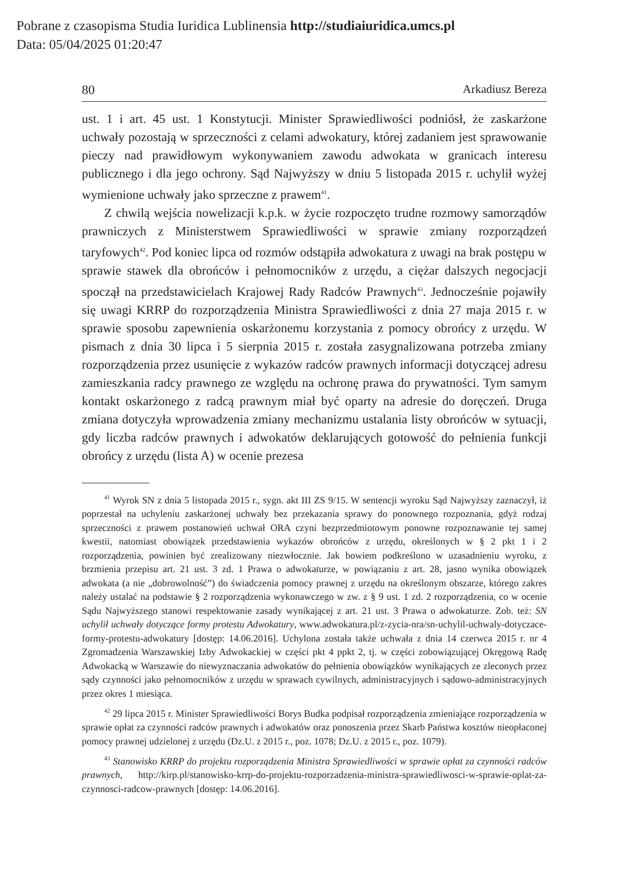Pobrane z czasopisma Studia Iuridica Lublinensia http://studiaiuridica.umcs.pl
Data: 05/04/2025 01:20:47
80 Arkadiusz Bereza
ust. 1 i art. 45 ust. 1 Konstytucji. Minister Sprawiedliwości podniósł, że zaskarżone uchwały pozostają w sprzeczności z celami adwokatury, której zadaniem jest sprawowanie pieczy nad prawidłowym wykonywaniem zawodu adwokata w granicach interesu publicznego i dla jego ochrony. Sąd Najwyższy w dniu 5 listopada 2015 r. uchylił wyżej wymienione uchwały jako sprzeczne z prawem<sup>41</sup>.
Z chwilą wejścia nowelizacji k.p.k. w życie rozpoczęto trudne rozmowy samorządów prawniczych z Ministerstwem Sprawiedliwości w sprawie zmiany rozporządzeń taryfowych<sup>42</sup>. Pod koniec lipca od rozmów odstąpiła adwokatura z uwagi na brak postępu w sprawie stawek dla obrońców i pełnomocników z urzędu, a ciężar dalszych negocjacji spoczął na przedstawicielach Krajowej Rady Radców Prawnych<sup>43</sup>. Jednocześnie pojawiły się uwagi KRRP do rozporządzenia Ministra Sprawiedliwości z dnia 27 maja 2015 r. w sprawie sposobu zapewnienia oskarżonemu korzystania z pomocy obrońcy z urzędu. W pismach z dnia 30 lipca i 5 sierpnia 2015 r. została zasygnalizowana potrzeba zmiany rozporządzenia przez usunięcie z wykazów radców prawnych informacji dotyczącej adresu zamieszkania radcy prawnego ze względu na ochronę prawa do prywatności. Tym samym kontakt oskarżonego z radcą prawnym miał być oparty na adresie do doręczeń. Druga zmiana dotyczyła wprowadzenia zmiany mechanizmu ustalania listy obrońców w sytuacji, gdy liczba radców prawnych i adwokatów deklarujących gotowość do pełnienia funkcji obrońcy z urzędu (lista A) w ocenie prezesa
<sup>41</sup> Wyrok SN z dnia 5 listopada 2015 r., sygn. akt III ZS 9/15. W sentencji wyroku Sąd Najwyższy zaznaczył, iż poprzestał na uchyleniu zaskarżonej uchwały bez przekazania sprawy do ponownego rozpoznania, gdyż rodzaj sprzeczności z prawem postanowień uchwał ORA czyni bezprzedmiotowym ponowne rozpoznawanie tej samej kwestii, natomiast obowiązek przedstawienia wykazów obrońców z urzędu, określonych w § 2 pkt 1 i 2 rozporządzenia, powinien być zrealizowany niezwłocznie. Jak bowiem podkreślono w uzasadnieniu wyroku, z brzmienia przepisu art. 21 ust. 3 zd. 1 Prawa o adwokaturze, w powiązaniu z art. 28, jasno wynika obowiązek adwokata (a nie „dobrowolność”) do świadczenia pomocy prawnej z urzędu na określonym obszarze, którego zakres należy ustalać na podstawie § 2 rozporządzenia wykonawczego w zw. z § 9 ust. 1 zd. 2 rozporządzenia, co w ocenie Sądu Najwyższego stanowi respektowanie zasady wynikającej z art. 21 ust. 3 Prawa o adwokaturze. Zob. też: SN uchylił uchwały dotyczące formy protestu Adwokatury, www.adwokatura.pl/z-zycia-nra/sn-uchylil-uchwaly-dotyczace-formy-protestu-adwokatury [dostęp: 14.06.2016]. Uchylona została także uchwała z dnia 14 czerwca 2015 r. nr 4 Zgromadzenia Warszawskiej Izby Adwokackiej w części pkt 4 ppkt 2, tj. w części zobowiązującej Okręgową Radę Adwokacką w Warszawie do niewyznaczania adwokatów do pełnienia obowiązków wynikających ze zleconych przez sądy czynności jako pełnomocników z urzędu w sprawach cywilnych, administracyjnych i sądowo-administracyjnych przez okres 1 miesiąca.
<sup>42</sup> 29 lipca 2015 r. Minister Sprawiedliwości Borys Budka podpisał rozporządzenia zmieniające rozporządzenia w sprawie opłat za czynności radców prawnych i adwokatów oraz ponoszenia przez Skarb Państwa kosztów nieopłaconej pomocy prawnej udzielonej z urzędu (Dz.U. z 2015 r., poz. 1078; Dz.U. z 2015 r., poz. 1079).
<sup>43</sup> Stanowisko KRRP do projektu rozporządzenia Ministra Sprawiedliwości w sprawie opłat za czynności radców prawnych, http://kirp.pl/stanowisko-krrp-do-projektu-rozporzadzenia-ministra-sprawiedliwosci-w-sprawie-oplat-za-czynnosci-radcow-prawnych [dostęp: 14.06.2016].